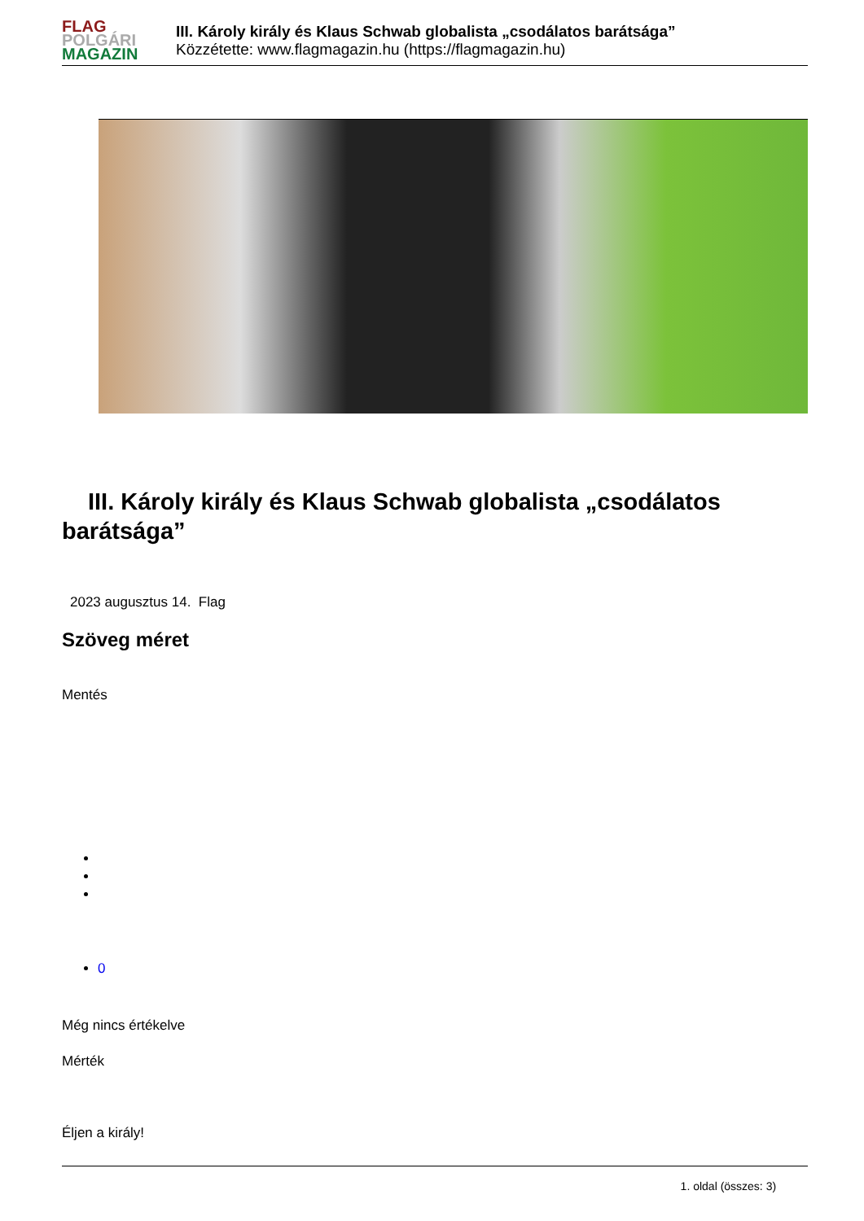FLAG
POLGÁRI
MAGAZIN
III. Károly király és Klaus Schwab globalista „csodálatos barátsága”
Közzétette: www.flagmagazin.hu (https://flagmagazin.hu)
III. Károly király és Klaus Schwab globalista „csodálatos barátsága”
2023 augusztus 14. Flag
Szöveg méret
Mentés
0
Még nincs értékelve
Mérték
Éljen a király!
1. oldal (összes: 3)